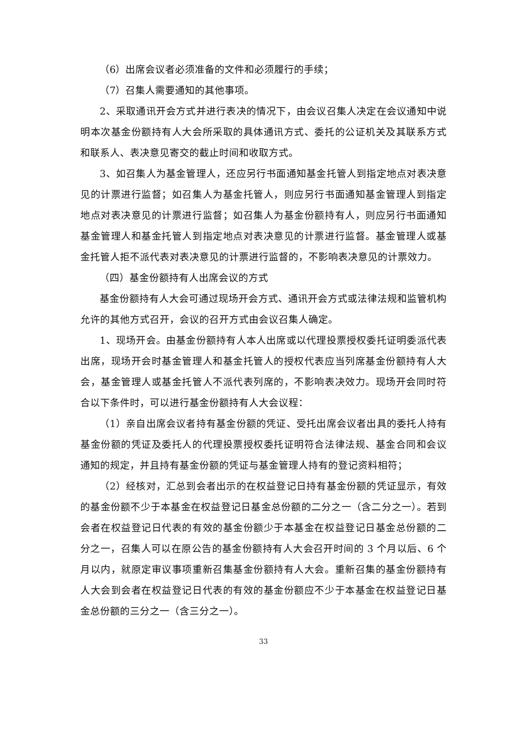（6）出席会议者必须准备的文件和必须履行的手续；
（7）召集人需要通知的其他事项。
2、采取通讯开会方式并进行表决的情况下，由会议召集人决定在会议通知中说明本次基金份额持有人大会所采取的具体通讯方式、委托的公证机关及其联系方式和联系人、表决意见寄交的截止时间和收取方式。
3、如召集人为基金管理人，还应另行书面通知基金托管人到指定地点对表决意见的计票进行监督；如召集人为基金托管人，则应另行书面通知基金管理人到指定地点对表决意见的计票进行监督；如召集人为基金份额持有人，则应另行书面通知基金管理人和基金托管人到指定地点对表决意见的计票进行监督。基金管理人或基金托管人拒不派代表对表决意见的计票进行监督的，不影响表决意见的计票效力。
（四）基金份额持有人出席会议的方式
基金份额持有人大会可通过现场开会方式、通讯开会方式或法律法规和监管机构允许的其他方式召开，会议的召开方式由会议召集人确定。
1、现场开会。由基金份额持有人本人出席或以代理投票授权委托证明委派代表出席，现场开会时基金管理人和基金托管人的授权代表应当列席基金份额持有人大会，基金管理人或基金托管人不派代表列席的，不影响表决效力。现场开会同时符合以下条件时，可以进行基金份额持有人大会议程：
（1）亲自出席会议者持有基金份额的凭证、受托出席会议者出具的委托人持有基金份额的凭证及委托人的代理投票授权委托证明符合法律法规、基金合同和会议通知的规定，并且持有基金份额的凭证与基金管理人持有的登记资料相符；
（2）经核对，汇总到会者出示的在权益登记日持有基金份额的凭证显示，有效的基金份额不少于本基金在权益登记日基金总份额的二分之一（含二分之一）。若到会者在权益登记日代表的有效的基金份额少于本基金在权益登记日基金总份额的二分之一，召集人可以在原公告的基金份额持有人大会召开时间的 3 个月以后、6 个月以内，就原定审议事项重新召集基金份额持有人大会。重新召集的基金份额持有人大会到会者在权益登记日代表的有效的基金份额应不少于本基金在权益登记日基金总份额的三分之一（含三分之一）。
33